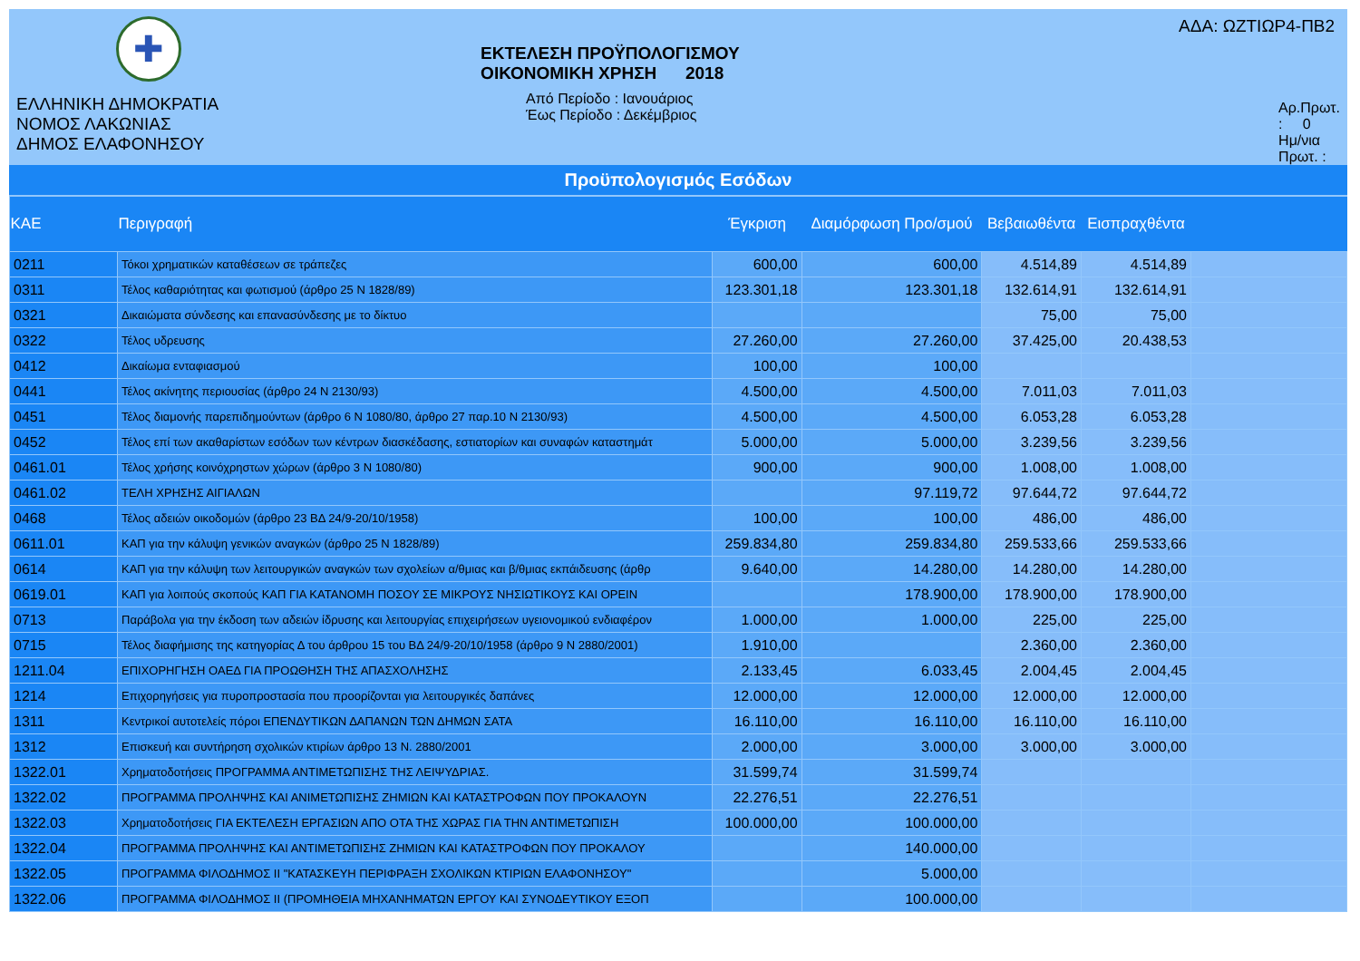✚
ΕΛΛΗΝΙΚΗ ΔΗΜΟΚΡΑΤΙΑ
ΝΟΜΟΣ ΛΑΚΩΝΙΑΣ
ΔΗΜΟΣ ΕΛΑΦΟΝΗΣΟΥ
ΕΚΤΕΛΕΣΗ ΠΡΟΫΠΟΛΟΓΙΣΜΟΥ
ΟΙΚΟΝΟΜΙΚΗ ΧΡΗΣΗ 2018
Από Περίοδο : Ιανουάριος
Έως Περίοδο : Δεκέμβριος
ΑΔΑ: ΩΖΤΙΩΡ4-ΠΒ2
Αρ.Πρωτ. : 0
Ημ/νια Πρωτ. :
Προϋπολογισμός Εσόδων
| ΚΑΕ | Περιγραφή | Έγκριση | Διαμόρφωση Προ/σμού | Βεβαιωθέντα | Εισπραχθέντα | |
| --- | --- | --- | --- | --- | --- | --- |
| 0211 | Τόκοι χρηματικών καταθέσεων σε τράπεζες | 600,00 | 600,00 | 4.514,89 | 4.514,89 | |
| 0311 | Τέλος καθαριότητας και φωτισμού (άρθρο 25 Ν 1828/89) | 123.301,18 | 123.301,18 | 132.614,91 | 132.614,91 | |
| 0321 | Δικαιώματα σύνδεσης και επανασύνδεσης με το δίκτυο | | | 75,00 | 75,00 | |
| 0322 | Τέλος υδρευσης | 27.260,00 | 27.260,00 | 37.425,00 | 20.438,53 | |
| 0412 | Δικαίωμα ενταφιασμού | 100,00 | 100,00 | | | |
| 0441 | Τέλος ακίνητης περιουσίας (άρθρο 24 Ν 2130/93) | 4.500,00 | 4.500,00 | 7.011,03 | 7.011,03 | |
| 0451 | Τέλος διαμονής παρεπιδημούντων (άρθρο 6 Ν 1080/80, άρθρο 27 παρ.10 Ν 2130/93) | 4.500,00 | 4.500,00 | 6.053,28 | 6.053,28 | |
| 0452 | Τέλος επί των ακαθαρίστων εσόδων των κέντρων διασκέδασης, εστιατορίων και συναφών καταστημάτ | 5.000,00 | 5.000,00 | 3.239,56 | 3.239,56 | |
| 0461.01 | Τέλος χρήσης κοινόχρηστων χώρων (άρθρο 3 Ν 1080/80) | 900,00 | 900,00 | 1.008,00 | 1.008,00 | |
| 0461.02 | ΤΕΛΗ ΧΡΗΣΗΣ ΑΙΓΙΑΛΩΝ | | 97.119,72 | 97.644,72 | 97.644,72 | |
| 0468 | Τέλος αδειών οικοδομών (άρθρο 23 ΒΔ 24/9-20/10/1958) | 100,00 | 100,00 | 486,00 | 486,00 | |
| 0611.01 | ΚΑΠ για την κάλυψη γενικών αναγκών (άρθρο 25 Ν 1828/89) | 259.834,80 | 259.834,80 | 259.533,66 | 259.533,66 | |
| 0614 | ΚΑΠ για την κάλυψη των λειτουργικών αναγκών των σχολείων α/θμιας και β/θμιας εκπάιδευσης (άρθρ | 9.640,00 | 14.280,00 | 14.280,00 | 14.280,00 | |
| 0619.01 | ΚΑΠ για λοιπούς σκοπούς ΚΑΠ ΓΙΑ ΚΑΤΑΝΟΜΗ ΠΟΣΟΥ ΣΕ ΜΙΚΡΟΥΣ ΝΗΣΙΩΤΙΚΟΥΣ ΚΑΙ ΟΡΕΙΝ | | 178.900,00 | 178.900,00 | 178.900,00 | |
| 0713 | Παράβολα για την έκδοση των αδειών ίδρυσης και λειτουργίας επιχειρήσεων υγειονομικού ενδιαφέρον | 1.000,00 | 1.000,00 | 225,00 | 225,00 | |
| 0715 | Τέλος διαφήμισης της κατηγορίας Δ του άρθρου 15 του ΒΔ 24/9-20/10/1958 (άρθρο 9 Ν 2880/2001) | 1.910,00 | | 2.360,00 | 2.360,00 | |
| 1211.04 | ΕΠΙΧΟΡΗΓΗΣΗ ΟΑΕΔ ΓΙΑ ΠΡΟΩΘΗΣΗ ΤΗΣ ΑΠΑΣΧΟΛΗΣΗΣ | 2.133,45 | 6.033,45 | 2.004,45 | 2.004,45 | |
| 1214 | Επιχορηγήσεις για πυροπροστασία που προορίζονται για λειτουργικές δαπάνες | 12.000,00 | 12.000,00 | 12.000,00 | 12.000,00 | |
| 1311 | Κεντρικοί αυτοτελείς πόροι ΕΠΕΝΔΥΤΙΚΩΝ ΔΑΠΑΝΩΝ ΤΩΝ ΔΗΜΩΝ ΣΑΤΑ | 16.110,00 | 16.110,00 | 16.110,00 | 16.110,00 | |
| 1312 | Επισκευή και συντήρηση σχολικών κτιρίων άρθρο 13 Ν. 2880/2001 | 2.000,00 | 3.000,00 | 3.000,00 | 3.000,00 | |
| 1322.01 | Χρηματοδοτήσεις ΠΡΟΓΡΑΜΜΑ ΑΝΤΙΜΕΤΩΠΙΣΗΣ ΤΗΣ ΛΕΙΨΥΔΡΙΑΣ. | 31.599,74 | 31.599,74 | | | |
| 1322.02 | ΠΡΟΓΡΑΜΜΑ ΠΡΟΛΗΨΗΣ ΚΑΙ ΑΝΙΜΕΤΩΠΙΣΗΣ ΖΗΜΙΩΝ ΚΑΙ ΚΑΤΑΣΤΡΟΦΩΝ ΠΟΥ ΠΡΟΚΑΛΟΥΝ | 22.276,51 | 22.276,51 | | | |
| 1322.03 | Χρηματοδοτήσεις ΓΙΑ ΕΚΤΕΛΕΣΗ ΕΡΓΑΣΙΩΝ ΑΠΟ ΟΤΑ ΤΗΣ ΧΩΡΑΣ ΓΙΑ ΤΗΝ ΑΝΤΙΜΕΤΩΠΙΣΗ | 100.000,00 | 100.000,00 | | | |
| 1322.04 | ΠΡΟΓΡΑΜΜΑ ΠΡΟΛΗΨΗΣ ΚΑΙ ΑΝΤΙΜΕΤΩΠΙΣΗΣ ΖΗΜΙΩΝ ΚΑΙ ΚΑΤΑΣΤΡΟΦΩΝ ΠΟΥ ΠΡΟΚΑΛΟΥ | | 140.000,00 | | | |
| 1322.05 | ΠΡΟΓΡΑΜΜΑ ΦΙΛΟΔΗΜΟΣ ΙΙ "ΚΑΤΑΣΚΕΥΗ ΠΕΡΙΦΡΑΞΗ ΣΧΟΛΙΚΩΝ ΚΤΙΡΙΩΝ ΕΛΑΦΟΝΗΣΟΥ" | | 5.000,00 | | | |
| 1322.06 | ΠΡΟΓΡΑΜΜΑ ΦΙΛΟΔΗΜΟΣ ΙΙ (ΠΡΟΜΗΘΕΙΑ ΜΗΧΑΝΗΜΑΤΩΝ ΕΡΓΟΥ ΚΑΙ ΣΥΝΟΔΕΥΤΙΚΟΥ ΕΞΟΠ | | 100.000,00 | | | |